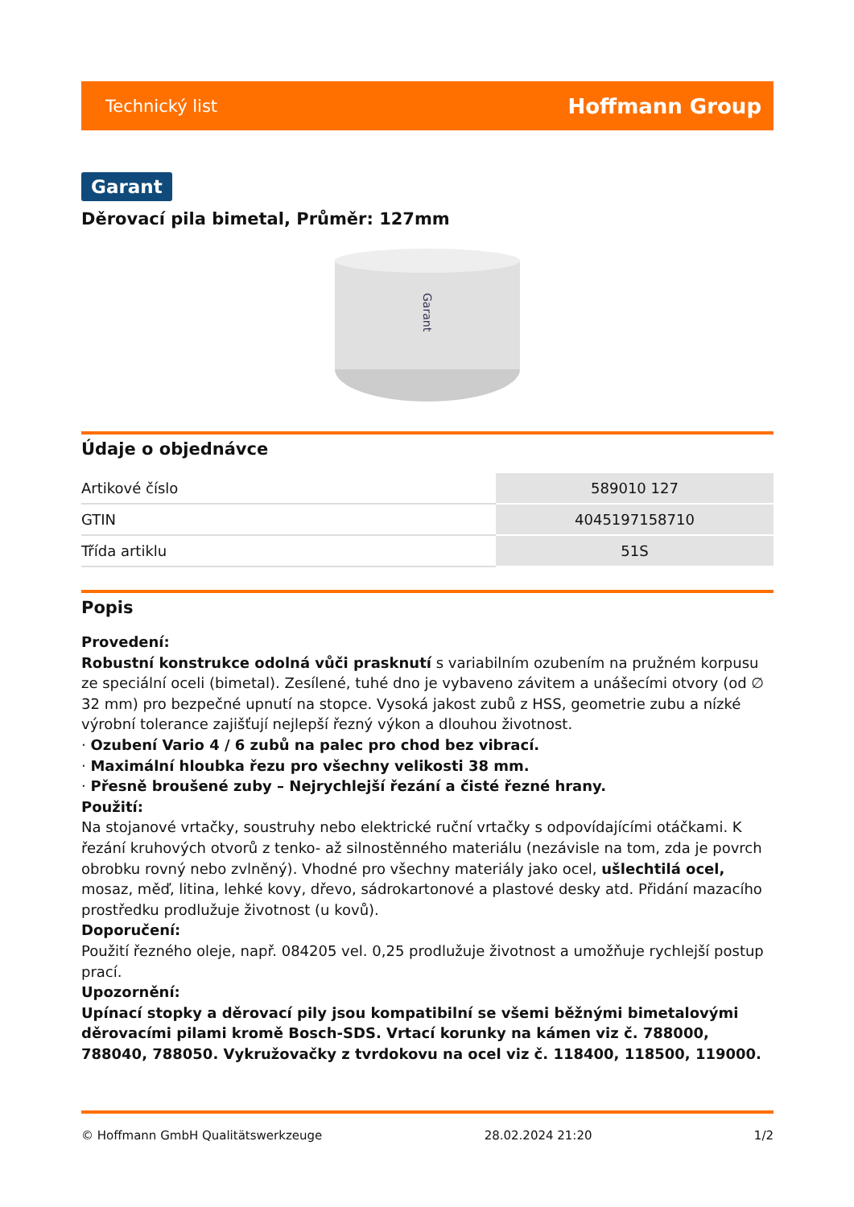Technický list Hoffmann Group
Garant
Děrovací pila bimetal, Průměr: 127mm
Garant
Údaje o objednávce
| Artikové číslo | 589010 127 |
| GTIN | 4045197158710 |
| Třída artiklu | 51S |
Popis
Provedení:
Robustní konstrukce odolná vůči prasknutí s variabilním ozubením na pružném korpusu ze speciální oceli (bimetal). Zesílené, tuhé dno je vybaveno závitem a unášecími otvory (od ∅ 32 mm) pro bezpečné upnutí na stopce. Vysoká jakost zubů z HSS, geometrie zubu a nízké výrobní tolerance zajišťují nejlepší řezný výkon a dlouhou životnost.
· Ozubení Vario 4 / 6 zubů na palec pro chod bez vibrací.
· Maximální hloubka řezu pro všechny velikosti 38 mm.
· Přesně broušené zuby – Nejrychlejší řezání a čisté řezné hrany.
Použití:
Na stojanové vrtačky, soustruhy nebo elektrické ruční vrtačky s odpovídajícími otáčkami. K řezání kruhových otvorů z tenko- až silnostěnného materiálu (nezávisle na tom, zda je povrch obrobku rovný nebo zvlněný). Vhodné pro všechny materiály jako ocel, ušlechtilá ocel, mosaz, měď, litina, lehké kovy, dřevo, sádrokartonové a plastové desky atd. Přidání mazacího prostředku prodlužuje životnost (u kovů).
Doporučení:
Použití řezného oleje, např. 084205 vel. 0,25 prodlužuje životnost a umožňuje rychlejší postup prací.
Upozornění:
Upínací stopky a děrovací pily jsou kompatibilní se všemi běžnými bimetalovými děrovacími pilami kromě Bosch-SDS. Vrtací korunky na kámen viz č. 788000, 788040, 788050. Vykružovačky z tvrdokovu na ocel viz č. 118400, 118500, 119000.
© Hoffmann GmbH Qualitätswerkzeuge 28.02.2024 21:20 1/2